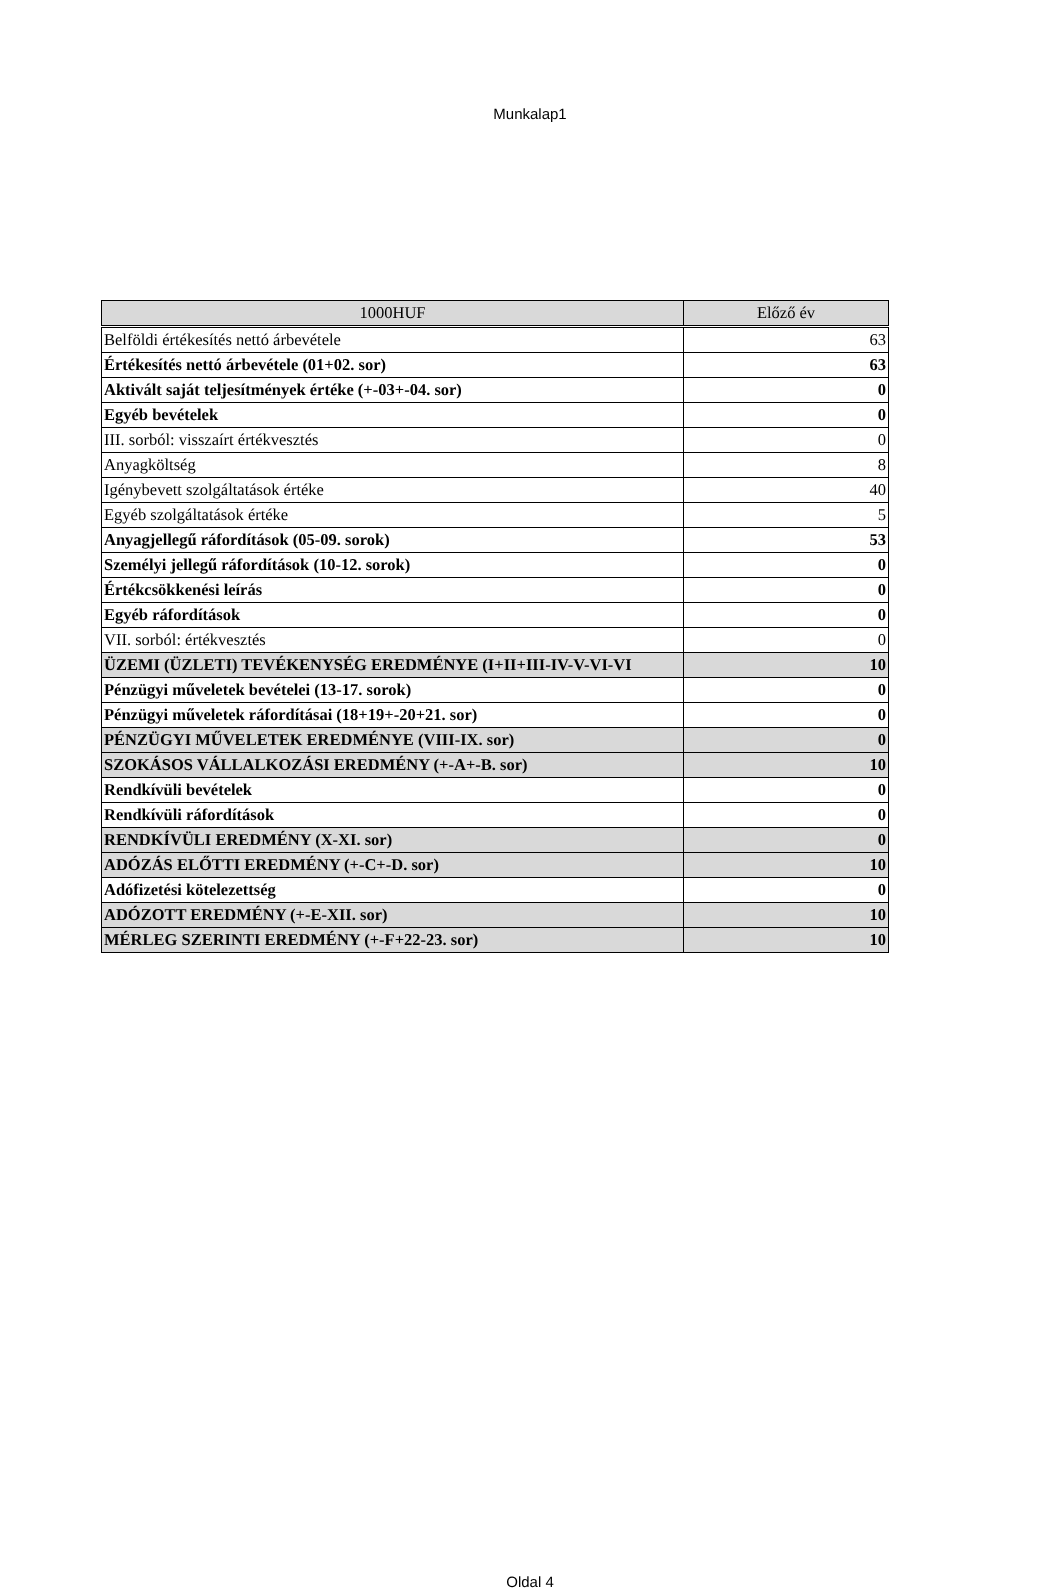Munkalap1
| 1000HUF | Előző év |
| --- | --- |
| Belföldi értékesítés nettó árbevétele | 63 |
| Értékesítés nettó árbevétele (01+02. sor) | 63 |
| Aktivált saját teljesítmények értéke (+-03+-04. sor) | 0 |
| Egyéb bevételek | 0 |
| III. sorból: visszaírt értékvesztés | 0 |
| Anyagköltség | 8 |
| Igénybevett szolgáltatások értéke | 40 |
| Egyéb szolgáltatások értéke | 5 |
| Anyagjellegű ráfordítások (05-09. sorok) | 53 |
| Személyi jellegű ráfordítások (10-12. sorok) | 0 |
| Értékcsökkenési leírás | 0 |
| Egyéb ráfordítások | 0 |
| VII. sorból: értékvesztés | 0 |
| ÜZEMI (ÜZLETI) TEVÉKENYSÉG EREDMÉNYE (I+II+III-IV-V-VI-VI | 10 |
| Pénzügyi műveletek bevételei (13-17. sorok) | 0 |
| Pénzügyi műveletek ráfordításai (18+19+-20+21. sor) | 0 |
| PÉNZÜGYI MŰVELETEK EREDMÉNYE (VIII-IX. sor) | 0 |
| SZOKÁSOS VÁLLALKOZÁSI EREDMÉNY (+-A+-B. sor) | 10 |
| Rendkívüli bevételek | 0 |
| Rendkívüli ráfordítások | 0 |
| RENDKÍVÜLI EREDMÉNY (X-XI. sor) | 0 |
| ADÓZÁS ELŐTTI EREDMÉNY (+-C+-D. sor) | 10 |
| Adófizetési kötelezettség | 0 |
| ADÓZOTT EREDMÉNY (+-E-XII. sor) | 10 |
| MÉRLEG SZERINTI EREDMÉNY (+-F+22-23. sor) | 10 |
Oldal 4